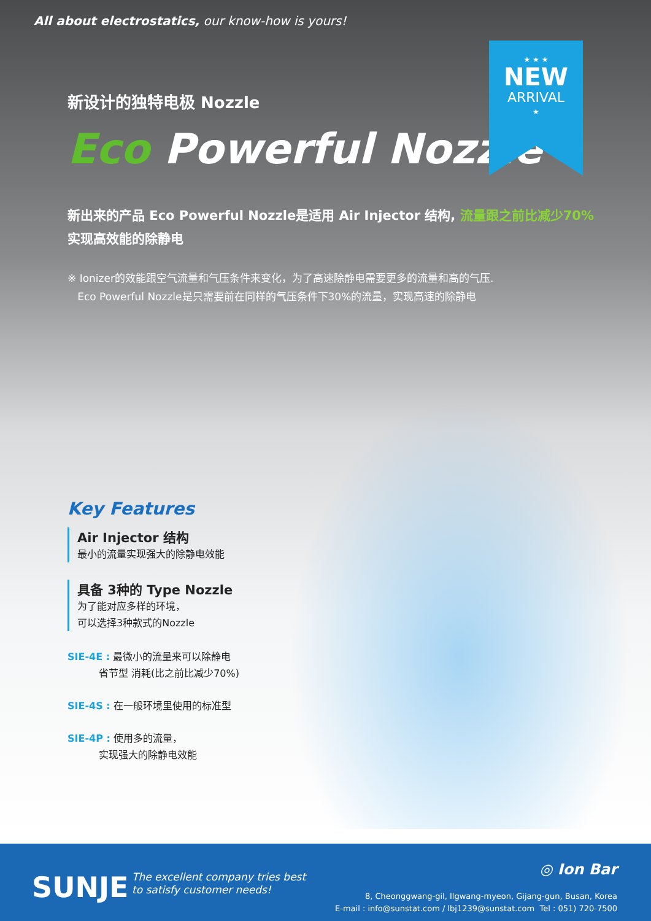All about electrostatics, our know-how is yours!
★ ★ ★
NEW
ARRIVAL
★
新设计的独特电极 Nozzle
Eco Powerful Nozzle
新出来的产品 Eco Powerful Nozzle是适用 Air Injector 结构, 流量跟之前比减少70%
实现高效能的除静电
※ Ionizer的效能跟空气流量和气压条件来变化，为了高速除静电需要更多的流量和高的气压.
Eco Powerful Nozzle是只需要前在同样的气压条件下30%的流量，实现高速的除静电
Key Features
Air Injector 结构
最小的流量实现强大的除静电效能
具备 3种的 Type Nozzle
为了能对应多样的环境，
可以选择3种款式的Nozzle
SIE-4E : 最微小的流量来可以除静电
省节型 消耗(比之前比减少70%)
SIE-4S : 在一般环境里使用的标准型
SIE-4P : 使用多的流量，
实现强大的除静电效能
SUNJE
The excellent company tries best
to satisfy customer needs!
◎ Ion Bar
8, Cheonggwang-gil, Ilgwang-myeon, Gijang-gun, Busan, Korea
E-mail : info@sunstat.com / lbj1239@sunstat.com Tel : 051) 720-7500